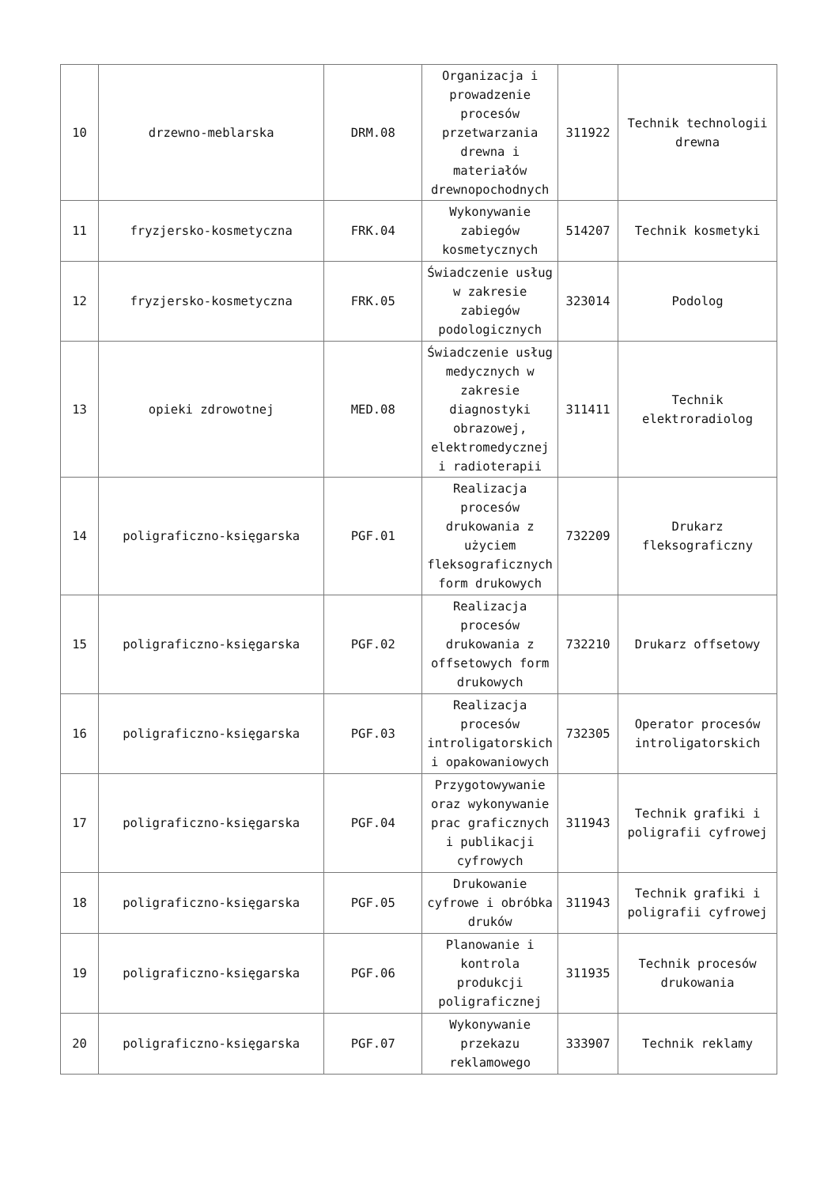| 10 | drzewno-meblarska | DRM.08 | Organizacja i prowadzenie procesów przetwarzania drewna i materiałów drewnopochodnych | 311922 | Technik technologii drewna |
| 11 | fryzjersko-kosmetyczna | FRK.04 | Wykonywanie zabiegów kosmetycznych | 514207 | Technik kosmetyki |
| 12 | fryzjersko-kosmetyczna | FRK.05 | Świadczenie usług w zakresie zabiegów podologicznych | 323014 | Podolog |
| 13 | opieki zdrowotnej | MED.08 | Świadczenie usług medycznych w zakresie diagnostyki obrazowej, elektromedycznej i radioterapii | 311411 | Technik elektroradiolog |
| 14 | poligraficzno-księgarska | PGF.01 | Realizacja procesów drukowania z użyciem fleksograficznych form drukowych | 732209 | Drukarz fleksograficzny |
| 15 | poligraficzno-księgarska | PGF.02 | Realizacja procesów drukowania z offsetowych form drukowych | 732210 | Drukarz offsetowy |
| 16 | poligraficzno-księgarska | PGF.03 | Realizacja procesów introligatorskich i opakowaniowych | 732305 | Operator procesów introligatorskich |
| 17 | poligraficzno-księgarska | PGF.04 | Przygotowywanie oraz wykonywanie prac graficznych i publikacji cyfrowych | 311943 | Technik grafiki i poligrafii cyfrowej |
| 18 | poligraficzno-księgarska | PGF.05 | Drukowanie cyfrowe i obróbka druków | 311943 | Technik grafiki i poligrafii cyfrowej |
| 19 | poligraficzno-księgarska | PGF.06 | Planowanie i kontrola produkcji poligraficznej | 311935 | Technik procesów drukowania |
| 20 | poligraficzno-księgarska | PGF.07 | Wykonywanie przekazu reklamowego | 333907 | Technik reklamy |